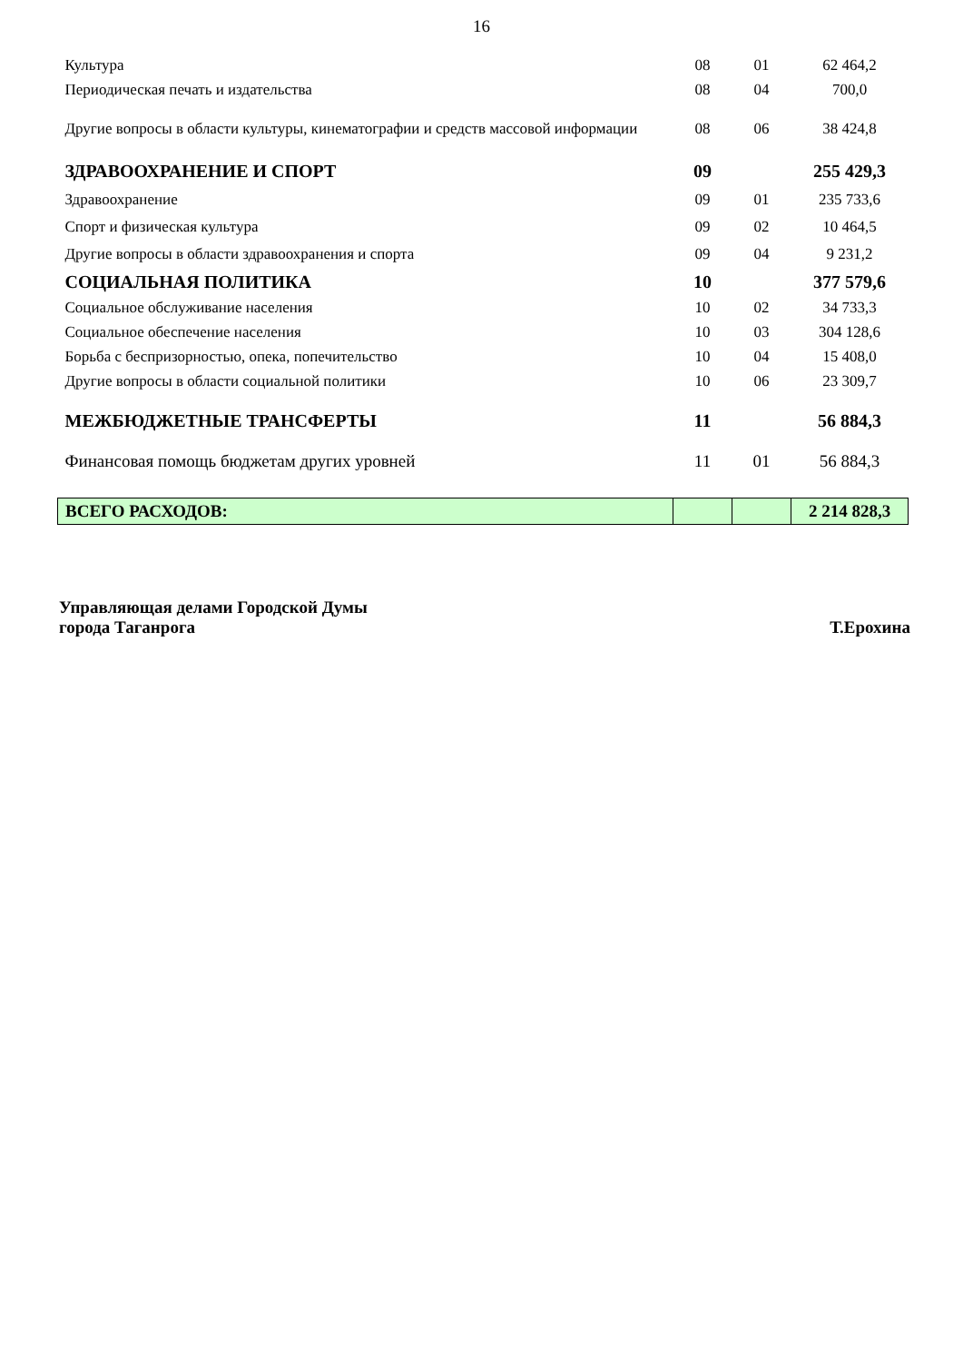16
| Культура | 08 | 01 | 62 464,2 |
| Периодическая печать и издательства | 08 | 04 | 700,0 |
| Другие вопросы в области культуры, кинематографии и средств массовой информации | 08 | 06 | 38 424,8 |
| ЗДРАВООХРАНЕНИЕ И СПОРТ | 09 | | 255 429,3 |
| Здравоохранение | 09 | 01 | 235 733,6 |
| Спорт и физическая культура | 09 | 02 | 10 464,5 |
| Другие вопросы в области здравоохранения и спорта | 09 | 04 | 9 231,2 |
| СОЦИАЛЬНАЯ ПОЛИТИКА | 10 | | 377 579,6 |
| Социальное обслуживание населения | 10 | 02 | 34 733,3 |
| Социальное обеспечение населения | 10 | 03 | 304 128,6 |
| Борьба с беспризорностью, опека, попечительство | 10 | 04 | 15 408,0 |
| Другие вопросы в области социальной политики | 10 | 06 | 23 309,7 |
| МЕЖБЮДЖЕТНЫЕ ТРАНСФЕРТЫ | 11 | | 56 884,3 |
| Финансовая помощь бюджетам других уровней | 11 | 01 | 56 884,3 |
| ВСЕГО РАСХОДОВ: | | | 2 214 828,3 |
Управляющая делами Городской Думы
города Таганрога
Т.Ерохина